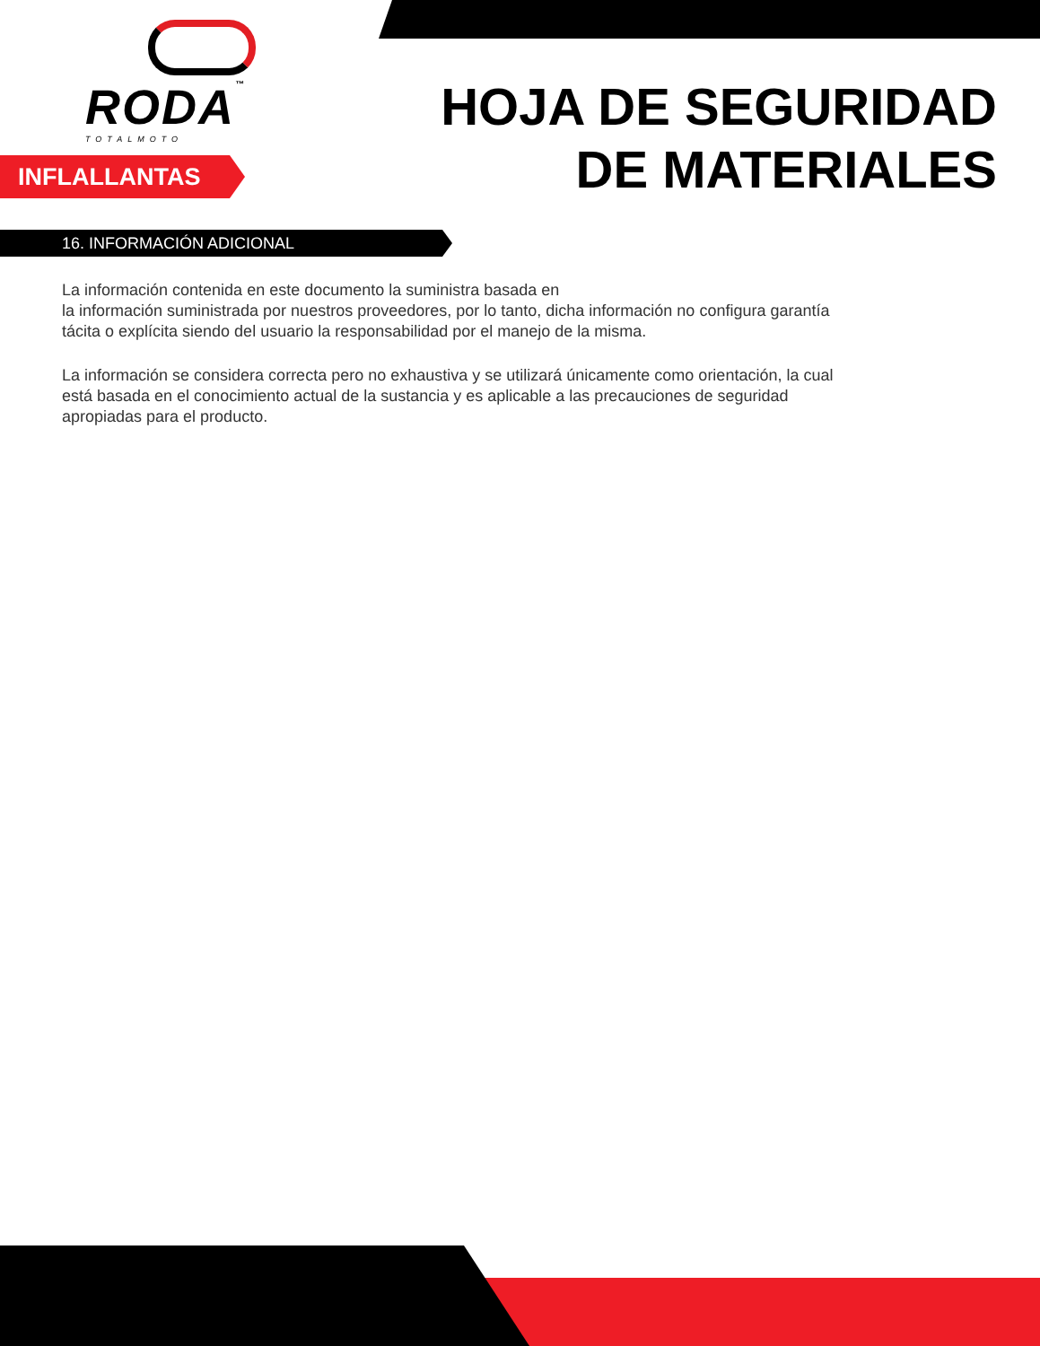RODA™
TOTALMOTO
HOJA DE SEGURIDAD
DE MATERIALES
INFLALLANTAS
16. INFORMACIÓN ADICIONAL
La información contenida en este documento la suministra basada en
la información suministrada por nuestros proveedores, por lo tanto, dicha información no configura garantía tácita o explícita siendo del usuario la responsabilidad por el manejo de la misma.
La información se considera correcta pero no exhaustiva y se utilizará únicamente como orientación, la cual está basada en el conocimiento actual de la sustancia y es aplicable a las precauciones de seguridad apropiadas para el producto.